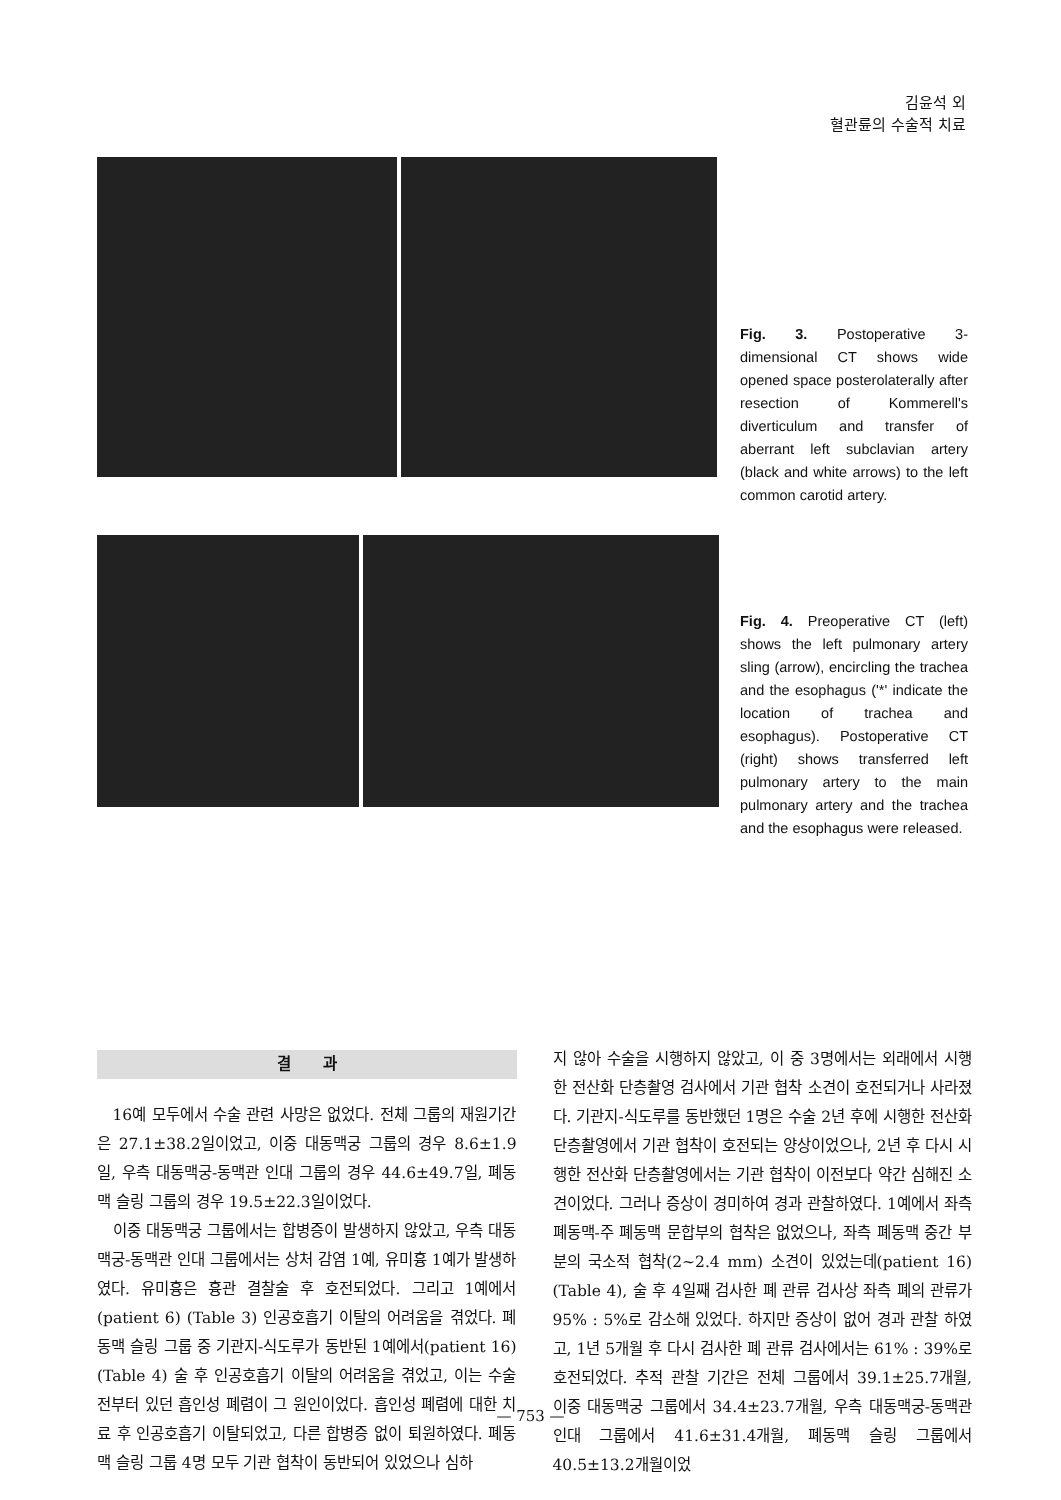김윤석 외
혈관륜의 수술적 치료
Fig. 3. Postoperative 3-dimensional CT shows wide opened space posterolaterally after resection of Kommerell's diverticulum and transfer of aberrant left subclavian artery (black and white arrows) to the left common carotid artery.
Fig. 4. Preoperative CT (left) shows the left pulmonary artery sling (arrow), encircling the trachea and the esophagus ('*' indicate the location of trachea and esophagus). Postoperative CT (right) shows transferred left pulmonary artery to the main pulmonary artery and the trachea and the esophagus were released.
결 과
16예 모두에서 수술 관련 사망은 없었다. 전체 그룹의 재원기간은 27.1±38.2일이었고, 이중 대동맥궁 그룹의 경우 8.6±1.9일, 우측 대동맥궁-동맥관 인대 그룹의 경우 44.6±49.7일, 폐동맥 슬링 그룹의 경우 19.5±22.3일이었다.
이중 대동맥궁 그룹에서는 합병증이 발생하지 않았고, 우측 대동맥궁-동맥관 인대 그룹에서는 상처 감염 1예, 유미흉 1예가 발생하였다. 유미흉은 흉관 결찰술 후 호전되었다. 그리고 1예에서(patient 6) (Table 3) 인공호흡기 이탈의 어려움을 겪었다. 폐동맥 슬링 그룹 중 기관지-식도루가 동반된 1예에서(patient 16) (Table 4) 술 후 인공호흡기 이탈의 어려움을 겪었고, 이는 수술 전부터 있던 흡인성 폐렴이 그 원인이었다. 흡인성 폐렴에 대한 치료 후 인공호흡기 이탈되었고, 다른 합병증 없이 퇴원하였다. 폐동맥 슬링 그룹 4명 모두 기관 협착이 동반되어 있었으나 심하
지 않아 수술을 시행하지 않았고, 이 중 3명에서는 외래에서 시행한 전산화 단층촬영 검사에서 기관 협착 소견이 호전되거나 사라졌다. 기관지-식도루를 동반했던 1명은 수술 2년 후에 시행한 전산화 단층촬영에서 기관 협착이 호전되는 양상이었으나, 2년 후 다시 시행한 전산화 단층촬영에서는 기관 협착이 이전보다 약간 심해진 소견이었다. 그러나 증상이 경미하여 경과 관찰하였다. 1예에서 좌측 폐동맥-주 폐동맥 문합부의 협착은 없었으나, 좌측 폐동맥 중간 부분의 국소적 협착(2~2.4 mm) 소견이 있었는데(patient 16) (Table 4), 술 후 4일째 검사한 폐 관류 검사상 좌측 폐의 관류가 95% : 5%로 감소해 있었다. 하지만 증상이 없어 경과 관찰 하였고, 1년 5개월 후 다시 검사한 폐 관류 검사에서는 61% : 39%로 호전되었다. 추적 관찰 기간은 전체 그룹에서 39.1±25.7개월, 이중 대동맥궁 그룹에서 34.4±23.7개월, 우측 대동맥궁-동맥관 인대 그룹에서 41.6±31.4개월, 폐동맥 슬링 그룹에서 40.5±13.2개월이었
— 753 —